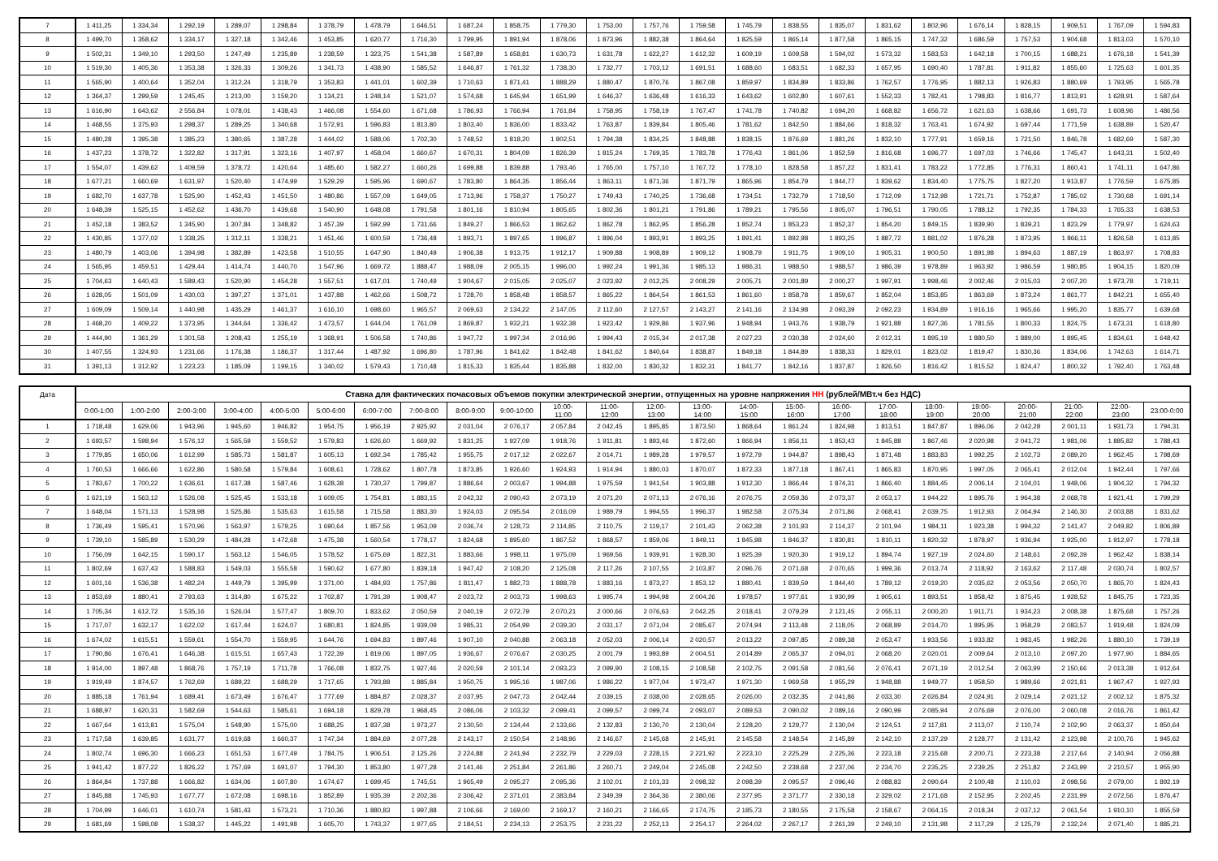| 7 | 1 411,25 | 1 334,34 | 1 292,19 | 1 289,07 | 1 298,84 | 1 378,79 | 1 478,79 | 1 646,51 | 1 687,24 | 1 858,75 | 1 779,30 | 1 753,00 | 1 757,76 | 1 759,58 | 1 745,79 | 1 838,55 | 1 835,07 | 1 831,62 | 1 802,96 | 1 676,14 | 1 828,15 | 1 909,51 | 1 767,09 | 1 594,83 |
| 8 | 1 499,70 | 1 358,62 | 1 334,17 | 1 327,18 | 1 342,46 | 1 453,85 | 1 620,77 | 1 716,30 | 1 799,95 | 1 891,94 | 1 878,06 | 1 873,96 | 1 882,38 | 1 864,64 | 1 825,59 | 1 865,14 | 1 877,58 | 1 865,15 | 1 747,32 | 1 686,59 | 1 757,53 | 1 904,68 | 1 813,03 | 1 570,10 |
| 9 | 1 502,31 | 1 349,10 | 1 293,50 | 1 247,49 | 1 235,89 | 1 238,59 | 1 323,75 | 1 541,38 | 1 587,89 | 1 658,81 | 1 630,73 | 1 631,78 | 1 622,27 | 1 612,32 | 1 609,19 | 1 609,58 | 1 594,02 | 1 573,32 | 1 583,53 | 1 642,18 | 1 700,15 | 1 688,21 | 1 676,18 | 1 541,39 |
| 10 | 1 519,30 | 1 405,36 | 1 353,38 | 1 326,33 | 1 309,26 | 1 341,73 | 1 438,90 | 1 585,52 | 1 646,87 | 1 761,32 | 1 738,30 | 1 732,77 | 1 703,12 | 1 691,51 | 1 688,60 | 1 683,51 | 1 682,33 | 1 657,95 | 1 690,40 | 1 787,81 | 1 911,82 | 1 855,60 | 1 725,63 | 1 601,35 |
| 11 | 1 565,90 | 1 400,64 | 1 352,04 | 1 312,24 | 1 318,79 | 1 353,83 | 1 441,01 | 1 602,39 | 1 710,63 | 1 871,41 | 1 888,29 | 1 880,47 | 1 870,76 | 1 867,08 | 1 859,97 | 1 834,89 | 1 833,86 | 1 762,57 | 1 776,95 | 1 882,13 | 1 926,83 | 1 880,69 | 1 793,95 | 1 565,78 |
| 12 | 1 364,37 | 1 299,59 | 1 245,45 | 1 213,00 | 1 159,20 | 1 134,21 | 1 248,14 | 1 521,07 | 1 574,68 | 1 645,94 | 1 651,99 | 1 646,37 | 1 636,48 | 1 616,33 | 1 643,62 | 1 602,80 | 1 607,61 | 1 552,33 | 1 782,41 | 1 798,83 | 1 816,77 | 1 813,91 | 1 628,91 | 1 587,64 |
| 13 | 1 616,90 | 1 643,62 | 2 556,84 | 1 078,01 | 1 438,43 | 1 466,08 | 1 554,60 | 1 671,68 | 1 786,93 | 1 766,94 | 1 761,84 | 1 758,95 | 1 758,19 | 1 767,47 | 1 741,78 | 1 740,82 | 1 694,20 | 1 668,82 | 1 656,72 | 1 621,63 | 1 638,66 | 1 691,73 | 1 608,96 | 1 486,56 |
| 14 | 1 468,55 | 1 375,93 | 1 298,37 | 1 289,25 | 1 340,68 | 1 572,91 | 1 596,83 | 1 813,80 | 1 803,40 | 1 836,00 | 1 833,42 | 1 763,87 | 1 839,84 | 1 805,46 | 1 781,62 | 1 842,50 | 1 884,66 | 1 818,32 | 1 763,41 | 1 674,92 | 1 697,44 | 1 771,59 | 1 638,89 | 1 520,47 |
| 15 | 1 480,28 | 1 395,38 | 1 385,23 | 1 380,65 | 1 387,28 | 1 444,02 | 1 588,06 | 1 702,30 | 1 748,52 | 1 818,20 | 1 802,51 | 1 794,38 | 1 834,25 | 1 848,88 | 1 838,15 | 1 876,69 | 1 881,26 | 1 832,10 | 1 777,91 | 1 659,16 | 1 721,50 | 1 846,78 | 1 682,69 | 1 587,30 |
| 16 | 1 437,23 | 1 378,72 | 1 322,82 | 1 317,91 | 1 323,16 | 1 407,97 | 1 458,04 | 1 660,67 | 1 670,31 | 1 804,09 | 1 826,39 | 1 815,24 | 1 769,35 | 1 783,78 | 1 776,43 | 1 861,06 | 1 852,59 | 1 816,68 | 1 696,77 | 1 697,03 | 1 746,66 | 1 745,47 | 1 643,31 | 1 502,40 |
| 17 | 1 554,07 | 1 439,62 | 1 409,59 | 1 378,72 | 1 420,64 | 1 485,60 | 1 582,27 | 1 660,26 | 1 699,88 | 1 839,88 | 1 793,46 | 1 765,00 | 1 757,10 | 1 767,72 | 1 778,10 | 1 828,58 | 1 857,22 | 1 831,41 | 1 783,22 | 1 772,85 | 1 776,31 | 1 860,41 | 1 741,11 | 1 647,86 |
| 18 | 1 677,21 | 1 660,69 | 1 631,97 | 1 520,40 | 1 474,99 | 1 529,29 | 1 595,96 | 1 690,67 | 1 783,80 | 1 864,35 | 1 856,44 | 1 863,11 | 1 871,36 | 1 871,79 | 1 865,96 | 1 854,79 | 1 844,77 | 1 839,62 | 1 834,40 | 1 775,75 | 1 827,20 | 1 913,87 | 1 776,59 | 1 675,85 |
| 19 | 1 682,70 | 1 637,78 | 1 525,90 | 1 452,43 | 1 451,50 | 1 480,86 | 1 557,09 | 1 649,05 | 1 713,96 | 1 758,37 | 1 750,27 | 1 749,43 | 1 740,25 | 1 736,68 | 1 734,51 | 1 732,79 | 1 718,50 | 1 712,09 | 1 712,98 | 1 721,71 | 1 752,87 | 1 785,02 | 1 730,68 | 1 691,14 |
| 20 | 1 648,39 | 1 525,15 | 1 452,62 | 1 436,70 | 1 439,68 | 1 540,90 | 1 648,08 | 1 791,58 | 1 801,16 | 1 810,94 | 1 805,65 | 1 802,36 | 1 801,21 | 1 791,86 | 1 789,21 | 1 795,56 | 1 805,07 | 1 796,51 | 1 790,05 | 1 788,12 | 1 792,35 | 1 784,33 | 1 765,33 | 1 638,53 |
| 21 | 1 452,18 | 1 383,52 | 1 345,90 | 1 307,84 | 1 348,82 | 1 457,39 | 1 592,99 | 1 731,66 | 1 849,27 | 1 866,53 | 1 862,62 | 1 862,78 | 1 862,95 | 1 856,28 | 1 852,74 | 1 853,23 | 1 852,37 | 1 854,20 | 1 849,15 | 1 839,90 | 1 839,21 | 1 823,29 | 1 779,97 | 1 624,63 |
| 22 | 1 430,85 | 1 377,02 | 1 338,25 | 1 312,11 | 1 338,21 | 1 451,46 | 1 600,59 | 1 736,48 | 1 893,71 | 1 897,65 | 1 896,87 | 1 896,04 | 1 893,91 | 1 893,25 | 1 891,41 | 1 892,98 | 1 893,25 | 1 887,72 | 1 881,02 | 1 876,28 | 1 873,95 | 1 866,11 | 1 826,58 | 1 613,85 |
| 23 | 1 480,79 | 1 403,06 | 1 394,98 | 1 382,89 | 1 423,58 | 1 510,55 | 1 647,90 | 1 840,49 | 1 906,38 | 1 913,75 | 1 912,17 | 1 909,88 | 1 908,89 | 1 909,12 | 1 908,79 | 1 911,75 | 1 909,10 | 1 905,31 | 1 900,50 | 1 891,98 | 1 894,63 | 1 887,19 | 1 863,97 | 1 708,83 |
| 24 | 1 565,95 | 1 459,51 | 1 429,44 | 1 414,74 | 1 440,70 | 1 547,96 | 1 669,72 | 1 888,47 | 1 988,09 | 2 005,15 | 1 996,00 | 1 992,24 | 1 991,36 | 1 985,13 | 1 986,31 | 1 988,50 | 1 988,57 | 1 986,39 | 1 978,89 | 1 963,92 | 1 986,59 | 1 980,85 | 1 904,15 | 1 820,09 |
| 25 | 1 704,63 | 1 640,43 | 1 589,43 | 1 520,90 | 1 454,28 | 1 557,51 | 1 617,01 | 1 740,49 | 1 904,67 | 2 015,05 | 2 025,07 | 2 023,92 | 2 012,25 | 2 008,29 | 2 005,71 | 2 001,89 | 2 000,27 | 1 997,91 | 1 998,46 | 2 002,46 | 2 015,03 | 2 007,20 | 1 973,78 | 1 719,11 |
| 26 | 1 628,05 | 1 501,09 | 1 430,03 | 1 397,27 | 1 371,01 | 1 437,88 | 1 462,66 | 1 508,72 | 1 728,70 | 1 858,48 | 1 858,57 | 1 865,22 | 1 864,54 | 1 861,53 | 1 861,60 | 1 858,78 | 1 859,67 | 1 852,04 | 1 853,85 | 1 863,69 | 1 873,24 | 1 861,77 | 1 842,21 | 1 655,40 |
| 27 | 1 609,09 | 1 509,14 | 1 440,98 | 1 435,29 | 1 461,37 | 1 616,10 | 1 698,60 | 1 965,57 | 2 069,63 | 2 134,22 | 2 147,05 | 2 112,60 | 2 127,57 | 2 143,27 | 2 141,16 | 2 134,98 | 2 093,39 | 2 092,23 | 1 934,89 | 1 916,16 | 1 965,66 | 1 995,20 | 1 835,77 | 1 639,68 |
| 28 | 1 468,20 | 1 409,22 | 1 373,95 | 1 344,64 | 1 336,42 | 1 473,57 | 1 644,04 | 1 761,09 | 1 869,87 | 1 932,21 | 1 932,38 | 1 923,42 | 1 929,86 | 1 937,96 | 1 948,94 | 1 943,76 | 1 938,79 | 1 921,88 | 1 827,36 | 1 781,55 | 1 800,33 | 1 824,75 | 1 673,31 | 1 618,80 |
| 29 | 1 444,90 | 1 361,29 | 1 301,58 | 1 208,43 | 1 255,19 | 1 368,91 | 1 506,58 | 1 740,86 | 1 947,72 | 1 997,34 | 2 016,96 | 1 994,43 | 2 015,34 | 2 017,38 | 2 027,23 | 2 030,38 | 2 024,60 | 2 012,31 | 1 895,19 | 1 880,50 | 1 889,00 | 1 895,45 | 1 834,61 | 1 648,42 |
| 30 | 1 407,55 | 1 324,93 | 1 231,66 | 1 176,38 | 1 186,37 | 1 317,44 | 1 487,92 | 1 696,80 | 1 787,96 | 1 841,62 | 1 842,48 | 1 841,62 | 1 840,64 | 1 838,87 | 1 849,18 | 1 844,89 | 1 838,33 | 1 829,01 | 1 823,02 | 1 819,47 | 1 830,36 | 1 834,06 | 1 742,63 | 1 614,71 |
| 31 | 1 391,13 | 1 312,92 | 1 223,23 | 1 185,09 | 1 199,15 | 1 340,02 | 1 579,43 | 1 710,48 | 1 815,33 | 1 835,44 | 1 835,88 | 1 832,00 | 1 830,32 | 1 832,31 | 1 841,77 | 1 842,16 | 1 837,87 | 1 826,50 | 1 816,42 | 1 815,52 | 1 824,47 | 1 800,32 | 1 792,40 | 1 763,48 |
| Дата | Ставка для фактических почасовых объемов покупки электрической энергии, отпущенных на уровне напряжения НН (рублей/МВт.ч без НДС) | | | | | | | | | | | | | | | | | | | | | | | |
| --- | --- | --- | --- | --- | --- | --- | --- | --- | --- | --- | --- | --- | --- | --- | --- | --- | --- | --- | --- | --- | --- | --- | --- | --- |
| | 0:00-1:00 | 1:00-2:00 | 2:00-3:00 | 3:00-4:00 | 4:00-5:00 | 5:00-6:00 | 6:00-7:00 | 7:00-8:00 | 8:00-9:00 | 9:00-10:00 | 10:00- 11:00 | 11:00- 12:00 | 12:00- 13:00 | 13:00- 14:00 | 14:00- 15:00 | 15:00- 16:00 | 16:00- 17:00 | 17:00- 18:00 | 18:00- 19:00 | 19:00- 20:00 | 20:00- 21:00 | 21:00- 22:00 | 22:00- 23:00 | 23:00-0:00 |
| 1 | 1 718,48 | 1 629,06 | 1 943,96 | 1 945,60 | 1 946,82 | 1 954,75 | 1 956,19 | 2 925,92 | 2 031,04 | 2 076,17 | 2 057,84 | 2 042,45 | 1 895,85 | 1 873,50 | 1 868,64 | 1 861,24 | 1 824,98 | 1 813,51 | 1 847,87 | 1 896,06 | 2 042,28 | 2 001,11 | 1 931,73 | 1 794,31 |
| 2 | 1 693,57 | 1 598,94 | 1 576,12 | 1 565,59 | 1 559,52 | 1 579,83 | 1 626,60 | 1 669,92 | 1 831,25 | 1 927,09 | 1 918,76 | 1 911,81 | 1 893,46 | 1 872,60 | 1 866,94 | 1 856,11 | 1 853,43 | 1 845,88 | 1 867,46 | 2 020,98 | 2 041,72 | 1 981,06 | 1 885,82 | 1 788,43 |
| 3 | 1 779,85 | 1 650,06 | 1 612,99 | 1 585,73 | 1 581,87 | 1 605,13 | 1 692,34 | 1 785,42 | 1 955,75 | 2 017,12 | 2 022,67 | 2 014,71 | 1 989,28 | 1 979,57 | 1 972,79 | 1 944,87 | 1 898,43 | 1 871,48 | 1 883,83 | 1 992,25 | 2 102,73 | 2 089,20 | 1 962,45 | 1 798,69 |
| 4 | 1 760,53 | 1 666,66 | 1 622,86 | 1 580,58 | 1 579,84 | 1 608,61 | 1 728,62 | 1 807,78 | 1 873,85 | 1 926,60 | 1 924,93 | 1 914,94 | 1 880,03 | 1 870,07 | 1 872,33 | 1 877,18 | 1 867,41 | 1 865,83 | 1 870,95 | 1 997,05 | 2 065,41 | 2 012,04 | 1 942,44 | 1 797,66 |
| 5 | 1 783,67 | 1 700,22 | 1 636,61 | 1 617,38 | 1 587,46 | 1 628,38 | 1 730,37 | 1 799,87 | 1 886,64 | 2 003,67 | 1 994,88 | 1 975,59 | 1 941,54 | 1 903,88 | 1 912,30 | 1 866,44 | 1 874,31 | 1 866,40 | 1 884,45 | 2 006,14 | 2 104,01 | 1 948,06 | 1 904,32 | 1 794,32 |
| 6 | 1 621,19 | 1 563,12 | 1 526,08 | 1 525,45 | 1 533,18 | 1 609,05 | 1 754,81 | 1 883,15 | 2 042,32 | 2 090,43 | 2 073,19 | 2 071,20 | 2 071,13 | 2 076,16 | 2 076,75 | 2 059,36 | 2 073,37 | 2 053,17 | 1 944,22 | 1 895,76 | 1 964,38 | 2 068,78 | 1 921,41 | 1 799,29 |
| 7 | 1 648,04 | 1 571,13 | 1 528,98 | 1 525,86 | 1 535,63 | 1 615,58 | 1 715,58 | 1 883,30 | 1 924,03 | 2 095,54 | 2 016,09 | 1 989,79 | 1 994,55 | 1 996,37 | 1 982,58 | 2 075,34 | 2 071,86 | 2 068,41 | 2 039,75 | 1 912,93 | 2 064,94 | 2 146,30 | 2 003,88 | 1 831,62 |
| 8 | 1 736,49 | 1 595,41 | 1 570,96 | 1 563,97 | 1 579,25 | 1 690,64 | 1 857,56 | 1 953,09 | 2 036,74 | 2 128,73 | 2 114,85 | 2 110,75 | 2 119,17 | 2 101,43 | 2 062,38 | 2 101,93 | 2 114,37 | 2 101,94 | 1 984,11 | 1 923,38 | 1 994,32 | 2 141,47 | 2 049,82 | 1 806,89 |
| 9 | 1 739,10 | 1 585,89 | 1 530,29 | 1 484,28 | 1 472,68 | 1 475,38 | 1 560,54 | 1 778,17 | 1 824,68 | 1 895,60 | 1 867,52 | 1 868,57 | 1 859,06 | 1 849,11 | 1 845,98 | 1 846,37 | 1 830,81 | 1 810,11 | 1 820,32 | 1 878,97 | 1 936,94 | 1 925,00 | 1 912,97 | 1 778,18 |
| 10 | 1 756,09 | 1 642,15 | 1 590,17 | 1 563,12 | 1 546,05 | 1 578,52 | 1 675,69 | 1 822,31 | 1 883,66 | 1 998,11 | 1 975,09 | 1 969,56 | 1 939,91 | 1 928,30 | 1 925,39 | 1 920,30 | 1 919,12 | 1 894,74 | 1 927,19 | 2 024,60 | 2 148,61 | 2 092,39 | 1 962,42 | 1 838,14 |
| 11 | 1 802,69 | 1 637,43 | 1 588,83 | 1 549,03 | 1 555,58 | 1 590,62 | 1 677,80 | 1 839,18 | 1 947,42 | 2 108,20 | 2 125,08 | 2 117,26 | 2 107,55 | 2 103,87 | 2 096,76 | 2 071,68 | 2 070,65 | 1 999,36 | 2 013,74 | 2 118,92 | 2 163,62 | 2 117,48 | 2 030,74 | 1 802,57 |
| 12 | 1 601,16 | 1 536,38 | 1 482,24 | 1 449,79 | 1 395,99 | 1 371,00 | 1 484,93 | 1 757,86 | 1 811,47 | 1 882,73 | 1 888,78 | 1 883,16 | 1 873,27 | 1 853,12 | 1 880,41 | 1 839,59 | 1 844,40 | 1 789,12 | 2 019,20 | 2 035,62 | 2 053,56 | 2 050,70 | 1 865,70 | 1 824,43 |
| 13 | 1 853,69 | 1 880,41 | 2 793,63 | 1 314,80 | 1 675,22 | 1 702,87 | 1 791,39 | 1 908,47 | 2 023,72 | 2 003,73 | 1 998,63 | 1 995,74 | 1 994,98 | 2 004,26 | 1 978,57 | 1 977,61 | 1 930,99 | 1 905,61 | 1 893,51 | 1 858,42 | 1 875,45 | 1 928,52 | 1 845,75 | 1 723,35 |
| 14 | 1 705,34 | 1 612,72 | 1 535,16 | 1 526,04 | 1 577,47 | 1 809,70 | 1 833,62 | 2 050,59 | 2 040,19 | 2 072,79 | 2 070,21 | 2 000,66 | 2 076,63 | 2 042,25 | 2 018,41 | 2 079,29 | 2 121,45 | 2 055,11 | 2 000,20 | 1 911,71 | 1 934,23 | 2 008,38 | 1 875,68 | 1 757,26 |
| 15 | 1 717,07 | 1 632,17 | 1 622,02 | 1 617,44 | 1 624,07 | 1 680,81 | 1 824,85 | 1 939,09 | 1 985,31 | 2 054,99 | 2 039,30 | 2 031,17 | 2 071,04 | 2 085,67 | 2 074,94 | 2 113,48 | 2 118,05 | 2 068,89 | 2 014,70 | 1 895,95 | 1 958,29 | 2 083,57 | 1 919,48 | 1 824,09 |
| 16 | 1 674,02 | 1 615,51 | 1 559,61 | 1 554,70 | 1 559,95 | 1 644,76 | 1 694,83 | 1 897,46 | 1 907,10 | 2 040,88 | 2 063,18 | 2 052,03 | 2 006,14 | 2 020,57 | 2 013,22 | 2 097,85 | 2 089,38 | 2 053,47 | 1 933,56 | 1 933,82 | 1 983,45 | 1 982,26 | 1 880,10 | 1 739,19 |
| 17 | 1 790,86 | 1 676,41 | 1 646,38 | 1 615,51 | 1 657,43 | 1 722,39 | 1 819,06 | 1 897,05 | 1 936,67 | 2 076,67 | 2 030,25 | 2 001,79 | 1 993,89 | 2 004,51 | 2 014,89 | 2 065,37 | 2 094,01 | 2 068,20 | 2 020,01 | 2 009,64 | 2 013,10 | 2 097,20 | 1 977,90 | 1 884,65 |
| 18 | 1 914,00 | 1 897,48 | 1 868,76 | 1 757,19 | 1 711,78 | 1 766,08 | 1 832,75 | 1 927,46 | 2 020,59 | 2 101,14 | 2 093,23 | 2 099,90 | 2 108,15 | 2 108,58 | 2 102,75 | 2 091,58 | 2 081,56 | 2 076,41 | 2 071,19 | 2 012,54 | 2 063,99 | 2 150,66 | 2 013,38 | 1 912,64 |
| 19 | 1 919,49 | 1 874,57 | 1 762,69 | 1 689,22 | 1 688,29 | 1 717,65 | 1 793,88 | 1 885,84 | 1 950,75 | 1 995,16 | 1 987,06 | 1 986,22 | 1 977,04 | 1 973,47 | 1 971,30 | 1 969,58 | 1 955,29 | 1 948,88 | 1 949,77 | 1 958,50 | 1 989,66 | 2 021,81 | 1 967,47 | 1 927,93 |
| 20 | 1 885,18 | 1 761,94 | 1 689,41 | 1 673,49 | 1 676,47 | 1 777,69 | 1 884,87 | 2 028,37 | 2 037,95 | 2 047,73 | 2 042,44 | 2 039,15 | 2 038,00 | 2 028,65 | 2 026,00 | 2 032,35 | 2 041,86 | 2 033,30 | 2 026,84 | 2 024,91 | 2 029,14 | 2 021,12 | 2 002,12 | 1 875,32 |
| 21 | 1 688,97 | 1 620,31 | 1 582,69 | 1 544,63 | 1 585,61 | 1 694,18 | 1 829,78 | 1 968,45 | 2 086,06 | 2 103,32 | 2 099,41 | 2 099,57 | 2 099,74 | 2 093,07 | 2 089,53 | 2 090,02 | 2 089,16 | 2 090,99 | 2 085,94 | 2 076,69 | 2 076,00 | 2 060,08 | 2 016,76 | 1 861,42 |
| 22 | 1 667,64 | 1 613,81 | 1 575,04 | 1 548,90 | 1 575,00 | 1 688,25 | 1 837,38 | 1 973,27 | 2 130,50 | 2 134,44 | 2 133,66 | 2 132,83 | 2 130,70 | 2 130,04 | 2 128,20 | 2 129,77 | 2 130,04 | 2 124,51 | 2 117,81 | 2 113,07 | 2 110,74 | 2 102,90 | 2 063,37 | 1 850,64 |
| 23 | 1 717,58 | 1 639,85 | 1 631,77 | 1 619,68 | 1 660,37 | 1 747,34 | 1 884,69 | 2 077,28 | 2 143,17 | 2 150,54 | 2 148,96 | 2 146,67 | 2 145,68 | 2 145,91 | 2 145,58 | 2 148,54 | 2 145,89 | 2 142,10 | 2 137,29 | 2 128,77 | 2 131,42 | 2 123,98 | 2 100,76 | 1 945,62 |
| 24 | 1 802,74 | 1 696,30 | 1 666,23 | 1 651,53 | 1 677,49 | 1 784,75 | 1 906,51 | 2 125,26 | 2 224,88 | 2 241,94 | 2 232,79 | 2 229,03 | 2 228,15 | 2 221,92 | 2 223,10 | 2 225,29 | 2 225,36 | 2 223,18 | 2 215,68 | 2 200,71 | 2 223,38 | 2 217,64 | 2 140,94 | 2 056,88 |
| 25 | 1 941,42 | 1 877,22 | 1 826,22 | 1 757,69 | 1 691,07 | 1 794,30 | 1 853,80 | 1 977,28 | 2 141,46 | 2 251,84 | 2 261,86 | 2 260,71 | 2 249,04 | 2 245,08 | 2 242,50 | 2 238,68 | 2 237,06 | 2 234,70 | 2 235,25 | 2 239,25 | 2 251,82 | 2 243,99 | 2 210,57 | 1 955,90 |
| 26 | 1 864,84 | 1 737,88 | 1 666,82 | 1 634,06 | 1 607,80 | 1 674,67 | 1 699,45 | 1 745,51 | 1 965,49 | 2 095,27 | 2 095,36 | 2 102,01 | 2 101,33 | 2 098,32 | 2 098,39 | 2 095,57 | 2 096,46 | 2 088,83 | 2 090,64 | 2 100,48 | 2 110,03 | 2 098,56 | 2 079,00 | 1 892,19 |
| 27 | 1 845,88 | 1 745,93 | 1 677,77 | 1 672,08 | 1 698,16 | 1 852,89 | 1 935,39 | 2 202,36 | 2 306,42 | 2 371,01 | 2 383,84 | 2 349,39 | 2 364,36 | 2 380,06 | 2 377,95 | 2 371,77 | 2 330,18 | 2 329,02 | 2 171,68 | 2 152,95 | 2 202,45 | 2 231,99 | 2 072,56 | 1 876,47 |
| 28 | 1 704,99 | 1 646,01 | 1 610,74 | 1 581,43 | 1 573,21 | 1 710,36 | 1 880,83 | 1 997,88 | 2 106,66 | 2 169,00 | 2 169,17 | 2 160,21 | 2 166,65 | 2 174,75 | 2 185,73 | 2 180,55 | 2 175,58 | 2 158,67 | 2 064,15 | 2 018,34 | 2 037,12 | 2 061,54 | 1 910,10 | 1 855,59 |
| 29 | 1 681,69 | 1 598,08 | 1 538,37 | 1 445,22 | 1 491,98 | 1 605,70 | 1 743,37 | 1 977,65 | 2 184,51 | 2 234,13 | 2 253,75 | 2 231,22 | 2 252,13 | 2 254,17 | 2 264,02 | 2 267,17 | 2 261,39 | 2 249,10 | 2 131,98 | 2 117,29 | 2 125,79 | 2 132,24 | 2 071,40 | 1 885,21 |